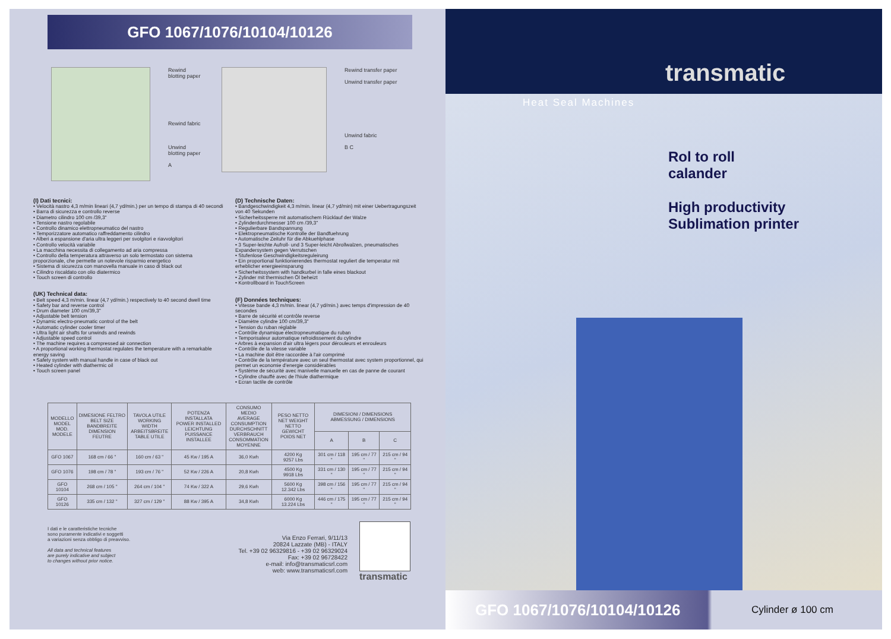GFO 1067/1076/10104/10126
Rewind blotting paper
Rewind fabric
Unwind blotting paper
A
Rewind transfer paper
Unwind transfer paper
Unwind fabric
B C
(I) Dati tecnici:
• Velocità nastro 4,3 m/min lineari (4,7 yd/min.) per un tempo di stampa di 40 secondi
• Barra di sicurezza e controllo reverse
• Diametro cilindro 100 cm /39,3"
• Tensione nastro regolabile
• Controllo dinamico elettropneumatico del nastro
• Temporizzatore automatico raffreddamento cilindro
• Alberi a espansione d'aria ultra leggeri per svolgitori e riavvolgitori
• Controllo velocità variabile
• La macchina necessita di collegamento ad aria compressa
• Controllo della temperatura attraverso un solo termostato con sistema proporzionale, che permette un notevole risparmio energetico
• Sistema di sicurezza con manovella manuale in caso di black out
• Cilindro riscaldato con olio diatermico
• Touch screen di controllo
(UK) Technical data:
• Belt speed 4,3 m/min. linear (4,7 yd/min.) respectively to 40 second dwell time
• Safety bar and reverse control
• Drum diameter 100 cm/39,3"
• Adjustable belt tension
• Dynamic electro-pneumatic control of the belt
• Automatic cylinder cooler timer
• Ultra light air shafts for unwinds and rewinds
• Adjustable speed control
• The machine requires a compressed air connection
• A proportional working thermostat regulates the temperature with a remarkable energy saving
• Safety system with manual handle in case of black out
• Heated cylinder with diathermic oil
• Touch screen panel
(D) Technische Daten:
• Bandgeschwindigkeit 4,3 m/min. linear (4,7 yd/min) mit einer Uebertragungszeit von 40 Sekunden
• Sicherheitssperre mit automatischem Rücklauf der Walze
• Zylinderdurchmesser 100 cm /39,3"
• Regulierbare Bandspannung
• Elektropneumatische Kontrolle der Bandfuehrung
• Automatische Zeituhr für die Abkuehlphase
• 3 Super-leichte Aufroll- und 3 Super-leicht Abrollwalzen, pneumatisches Expandersystem gegen Verrutschen
• Stufenlose Geschwindigkeitsreguleirung
• Ein proportional funktionierendes thermostat reguliert die temperatur mit erheblicher energieeinsparung
• Sicherheitssystem with handkurbel in falle eines blackout
• Zylinder mit thermischen Öl beheizt
• Kontrollboard in TouchScreen
(F) Données techniques:
• Vitesse bande 4,3 m/min. linear (4,7 yd/min.) avec temps d'impression de 40 secondes
• Barre de sécurité et contrôle reverse
• Diamètre cylindre 100 cm/39,3"
• Tension du ruban réglable
• Contrôle dynamique électropneumatique du ruban
• Temporisateur automatique refroidissement du cylindre
• Arbres à expansion d'air ultra légers pour dérouleurs et enrouleurs
• Contrôle de la vitesse variable
• La machine doit être raccordée à l'air comprimé
• Contrôle de la température avec un seul thermostat avec system proportionnel, qui permet un economie d'energie considérables
• Système de sécurité avec manivelle manuelle en cas de panne de courant
• Cylindre chauffé avec de l'hiule diathermique
• Ecran tactile de contrôle
| MODELLO MODEL MOD. MODELE | DIMESIONE FELTRO BELT SIZE BANDBREITE DIMENSION FEUTRE | TAVOLA UTILE WORKING WIDTH ARBEITSBREITE TABLE UTILE | POTENZA INSTALLATA POWER INSTALLED LEICHTUNG PUISSANCE INSTALLEE | CONSUMO MEDIO AVERAGE CONSUMPTION DURCHSCHNITT VERBRAUCH CONSOMMATION MOYENNE | PESO NETTO NET WEIGHT NETTO GEWICHT POIDS NET | DIMESIONI / DIMENSIONS ABMESSUNG / DIMENSIONS | | |
| --- | --- | --- | --- | --- | --- | --- | --- | --- |
| | | | | | | A | B | C |
| GFO 1067 | 168 cm / 66 " | 160 cm / 63 " | 45 Kw / 195 A | 36,0 Kwh | 4200 Kg 9257 Lbs | 301 cm / 118 " | 195 cm / 77 " | 215 cm / 94 " |
| GFO 1076 | 198 cm / 78 " | 193 cm / 76 " | 52 Kw / 226 A | 20,8 Kwh | 4500 Kg 9918 Lbs | 331 cm / 130 " | 195 cm / 77 " | 215 cm / 94 " |
| GFO 10104 | 268 cm / 105 " | 264 cm / 104 " | 74 Kw / 322 A | 29,6 Kwh | 5600 Kg 12.342 Lbs | 398 cm / 156 " | 195 cm / 77 " | 215 cm / 94 " |
| GFO 10126 | 335 cm / 132 " | 327 cm / 129 " | 88 Kw / 395 A | 34,8 Kwh | 6000 Kg 13.224 Lbs | 446 cm / 175 " | 195 cm / 77 " | 215 cm / 94 " |
I dati e le caratteristiche tecniche
sono puramente indicativi e soggetti
a variazioni senza obbligo di preavviso.
All data and technical features
are purely indicative and subject
to changes without prior notice.
Via Enzo Ferrari, 9/11/13
20824 Lazzate (MB) - ITALY
Tel. +39 02 96329816 - +39 02 96329024
Fax: +39 02 96728422
e-mail: info@transmaticsrl.com
web: www.transmaticsrl.com
transmatic
transmatic
Heat Seal Machines
Rol to roll
calander
High productivity
Sublimation printer
GFO 1067/1076/10104/10126 Cylinder ø 100 cm